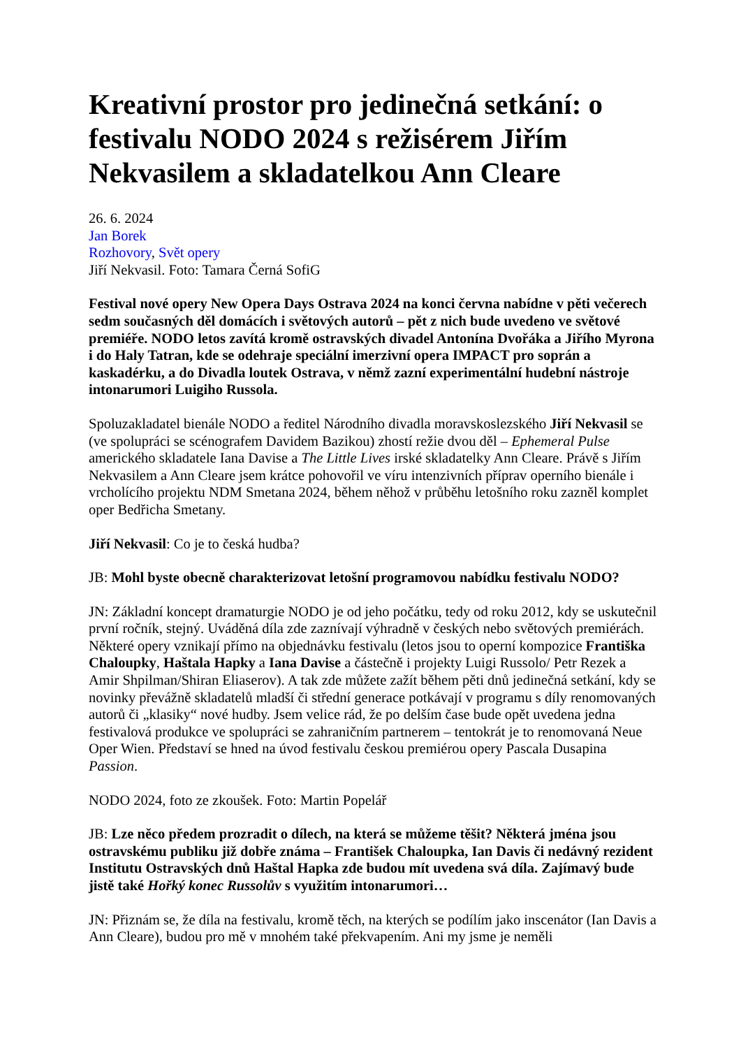Kreativní prostor pro jedinečná setkání: o festivalu NODO 2024 s režisérem Jiřím Nekvasilem a skladatelkou Ann Cleare
26. 6. 2024
Jan Borek
Rozhovory, Svět opery
Jiří Nekvasil. Foto: Tamara Černá SofiG
Festival nové opery New Opera Days Ostrava 2024 na konci června nabídne v pěti večerech sedm současných děl domácích i světových autorů – pět z nich bude uvedeno ve světové premiéře. NODO letos zavítá kromě ostravských divadel Antonína Dvořáka a Jiřího Myrona i do Haly Tatran, kde se odehraje speciální imerzivní opera IMPACT pro soprán a kaskadérku, a do Divadla loutek Ostrava, v němž zazní experimentální hudební nástroje intonarumori Luigiho Russola.
Spoluzakladatel bienále NODO a ředitel Národního divadla moravskoslezského Jiří Nekvasil se (ve spolupráci se scénografem Davidem Bazikou) zhostí režie dvou děl – Ephemeral Pulse amerického skladatele Iana Davise a The Little Lives irské skladatelky Ann Cleare. Právě s Jiřím Nekvasilem a Ann Cleare jsem krátce pohovořil ve víru intenzivních příprav operního bienále i vrcholícího projektu NDM Smetana 2024, během něhož v průběhu letošního roku zazněl komplet oper Bedřicha Smetany.
Jiří Nekvasil: Co je to česká hudba?
JB: Mohl byste obecně charakterizovat letošní programovou nabídku festivalu NODO?
JN: Základní koncept dramaturgie NODO je od jeho počátku, tedy od roku 2012, kdy se uskutečnil první ročník, stejný. Uváděná díla zde zaznívají výhradně v českých nebo světových premiérách. Některé opery vznikají přímo na objednávku festivalu (letos jsou to operní kompozice Františka Chaloupky, Haštala Hapky a Iana Davise a částečně i projekty Luigi Russolo/ Petr Rezek a Amir Shpilman/Shiran Eliaserov). A tak zde můžete zažít během pěti dnů jedinečná setkání, kdy se novinky převážně skladatelů mladší či střední generace potkávají v programu s díly renomovaných autorů či „klasiky“ nové hudby. Jsem velice rád, že po delším čase bude opět uvedena jedna festivalová produkce ve spolupráci se zahraničním partnerem – tentokrát je to renomovaná Neue Oper Wien. Představí se hned na úvod festivalu českou premiérou opery Pascala Dusapina Passion.
NODO 2024, foto ze zkoušek. Foto: Martin Popelář
JB: Lze něco předem prozradit o dílech, na která se můžeme těšit? Některá jména jsou ostravskému publiku již dobře známa – František Chaloupka, Ian Davis či nedávný rezident Institutu Ostravských dnů Haštal Hapka zde budou mít uvedena svá díla. Zajímavý bude jistě také Hořký konec Russolův s využitím intonarumori…
JN: Přiznám se, že díla na festivalu, kromě těch, na kterých se podílím jako inscenátor (Ian Davis a Ann Cleare), budou pro mě v mnohém také překvapením. Ani my jsme je neměli